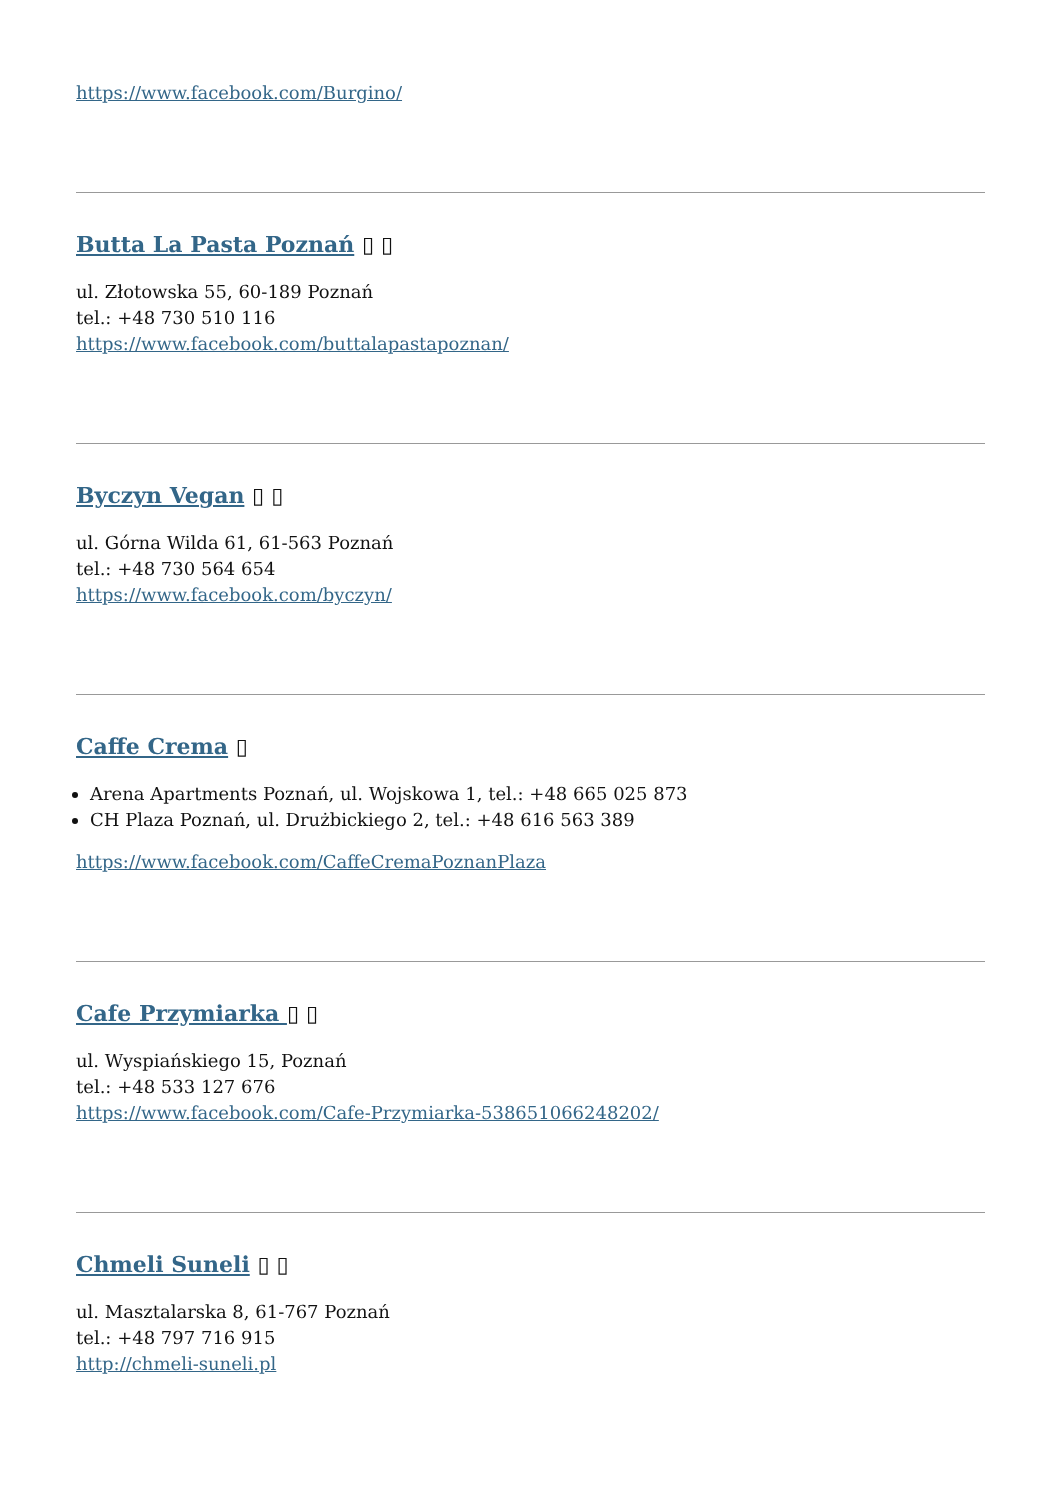https://www.facebook.com/Burgino/
Butta La Pasta Poznań ▯ ▯
ul. Złotowska 55, 60-189 Poznań
tel.: +48 730 510 116
https://www.facebook.com/buttalapastapoznan/
Byczyn Vegan ▯ ▯
ul. Górna Wilda 61, 61-563 Poznań
tel.: +48 730 564 654
https://www.facebook.com/byczyn/
Caffe Crema ▯
Arena Apartments Poznań, ul. Wojskowa 1, tel.: +48 665 025 873
CH Plaza Poznań, ul. Drużbickiego 2, tel.: +48 616 563 389
https://www.facebook.com/CaffeCremaPoznanPlaza
Cafe Przymiarka ▯ ▯
ul. Wyspiańskiego 15, Poznań
tel.: +48 533 127 676
https://www.facebook.com/Cafe-Przymiarka-538651066248202/
Chmeli Suneli ▯ ▯
ul. Masztalarska 8, 61-767 Poznań
tel.: +48 797 716 915
http://chmeli-suneli.pl